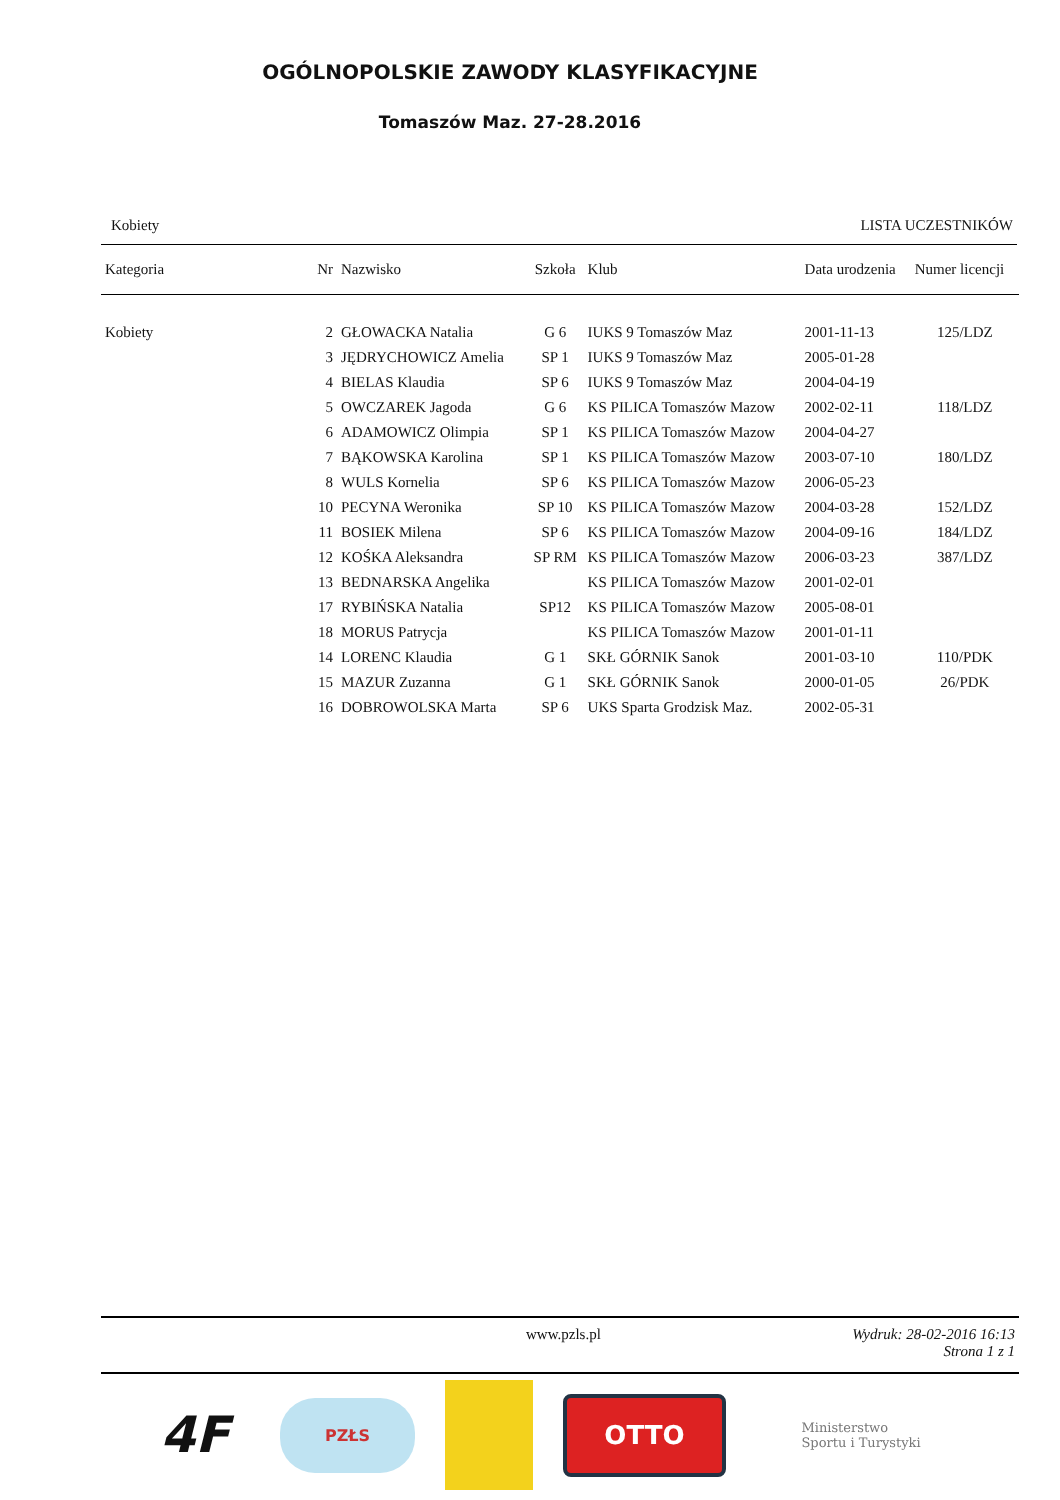OGÓLNOPOLSKIE ZAWODY KLASYFIKACYJNE
Tomaszów Maz. 27-28.2016
Kobiety LISTA UCZESTNIKÓW
| Kategoria | Nr | Nazwisko | Szkoła | Klub | Data urodzenia | Numer licencji |
| --- | --- | --- | --- | --- | --- | --- |
| Kobiety | 2 | GŁOWACKA Natalia | G 6 | IUKS 9 Tomaszów Maz | 2001-11-13 | 125/LDZ |
| | 3 | JĘDRYCHOWICZ Amelia | SP 1 | IUKS 9 Tomaszów Maz | 2005-01-28 | |
| | 4 | BIELAS Klaudia | SP 6 | IUKS 9 Tomaszów Maz | 2004-04-19 | |
| | 5 | OWCZAREK Jagoda | G 6 | KS PILICA Tomaszów Mazow | 2002-02-11 | 118/LDZ |
| | 6 | ADAMOWICZ Olimpia | SP 1 | KS PILICA Tomaszów Mazow | 2004-04-27 | |
| | 7 | BĄKOWSKA Karolina | SP 1 | KS PILICA Tomaszów Mazow | 2003-07-10 | 180/LDZ |
| | 8 | WULS Kornelia | SP 6 | KS PILICA Tomaszów Mazow | 2006-05-23 | |
| | 10 | PECYNA Weronika | SP 10 | KS PILICA Tomaszów Mazow | 2004-03-28 | 152/LDZ |
| | 11 | BOSIEK Milena | SP 6 | KS PILICA Tomaszów Mazow | 2004-09-16 | 184/LDZ |
| | 12 | KOŚKA Aleksandra | SP RM | KS PILICA Tomaszów Mazow | 2006-03-23 | 387/LDZ |
| | 13 | BEDNARSKA Angelika | | KS PILICA Tomaszów Mazow | 2001-02-01 | |
| | 17 | RYBIŃSKA Natalia | SP12 | KS PILICA Tomaszów Mazow | 2005-08-01 | |
| | 18 | MORUS Patrycja | | KS PILICA Tomaszów Mazow | 2001-01-11 | |
| | 14 | LORENC Klaudia | G 1 | SKŁ GÓRNIK Sanok | 2001-03-10 | 110/PDK |
| | 15 | MAZUR Zuzanna | G 1 | SKŁ GÓRNIK Sanok | 2000-01-05 | 26/PDK |
| | 16 | DOBROWOLSKA Marta | SP 6 | UKS Sparta Grodzisk Maz. | 2002-05-31 | |
www.pzls.pl
Wydruk: 28-02-2016 16:13
Strona 1 z 1
4F
PZŁS
OTTO
Ministerstwo
Sportu i Turystyki